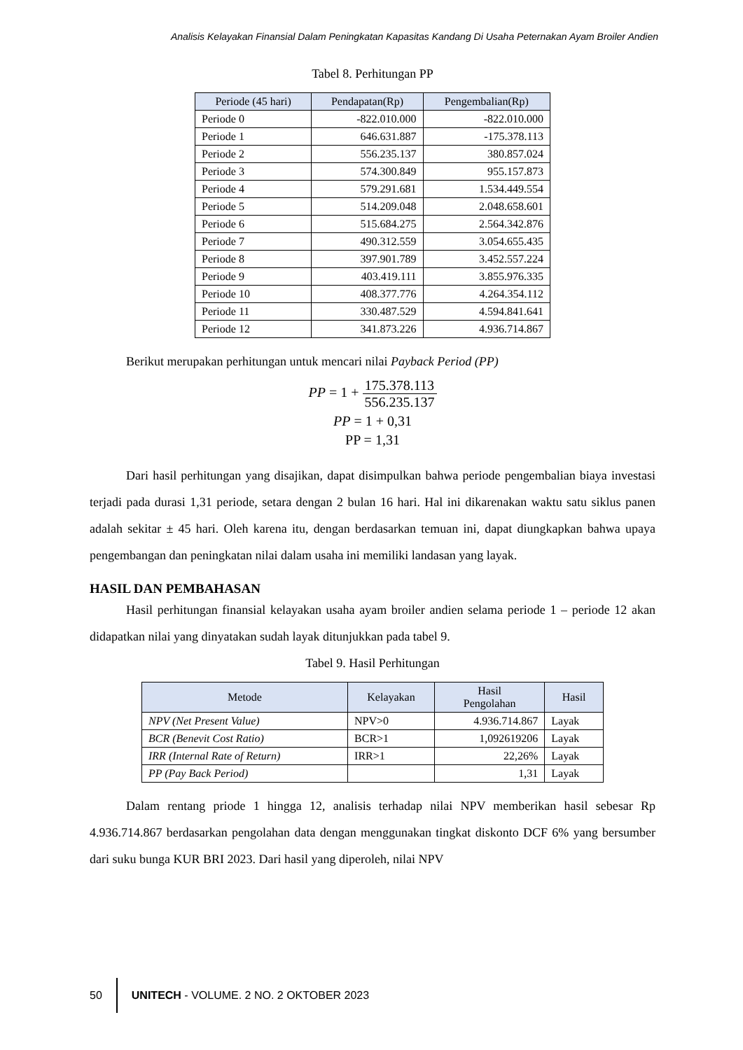Analisis Kelayakan Finansial Dalam Peningkatan Kapasitas Kandang Di Usaha Peternakan Ayam Broiler Andien
Tabel 8. Perhitungan PP
| Periode (45 hari) | Pendapatan(Rp) | Pengembalian(Rp) |
| --- | --- | --- |
| Periode 0 | -822.010.000 | -822.010.000 |
| Periode 1 | 646.631.887 | -175.378.113 |
| Periode 2 | 556.235.137 | 380.857.024 |
| Periode 3 | 574.300.849 | 955.157.873 |
| Periode 4 | 579.291.681 | 1.534.449.554 |
| Periode 5 | 514.209.048 | 2.048.658.601 |
| Periode 6 | 515.684.275 | 2.564.342.876 |
| Periode 7 | 490.312.559 | 3.054.655.435 |
| Periode 8 | 397.901.789 | 3.452.557.224 |
| Periode 9 | 403.419.111 | 3.855.976.335 |
| Periode 10 | 408.377.776 | 4.264.354.112 |
| Periode 11 | 330.487.529 | 4.594.841.641 |
| Periode 12 | 341.873.226 | 4.936.714.867 |
Berikut merupakan perhitungan untuk mencari nilai Payback Period (PP)
PP = 1 + 175.378.113 556.235.137
PP = 1 + 0,31
PP = 1,31
Dari hasil perhitungan yang disajikan, dapat disimpulkan bahwa periode pengembalian biaya investasi terjadi pada durasi 1,31 periode, setara dengan 2 bulan 16 hari. Hal ini dikarenakan waktu satu siklus panen adalah sekitar ± 45 hari. Oleh karena itu, dengan berdasarkan temuan ini, dapat diungkapkan bahwa upaya pengembangan dan peningkatan nilai dalam usaha ini memiliki landasan yang layak.
HASIL DAN PEMBAHASAN
Hasil perhitungan finansial kelayakan usaha ayam broiler andien selama periode 1 – periode 12 akan didapatkan nilai yang dinyatakan sudah layak ditunjukkan pada tabel 9.
Tabel 9. Hasil Perhitungan
| Metode | Kelayakan | Hasil Pengolahan | Hasil |
| --- | --- | --- | --- |
| NPV (Net Present Value) | NPV>0 | 4.936.714.867 | Layak |
| BCR (Benevit Cost Ratio) | BCR>1 | 1,092619206 | Layak |
| IRR (Internal Rate of Return) | IRR>1 | 22,26% | Layak |
| PP (Pay Back Period) | | 1,31 | Layak |
Dalam rentang priode 1 hingga 12, analisis terhadap nilai NPV memberikan hasil sebesar Rp 4.936.714.867 berdasarkan pengolahan data dengan menggunakan tingkat diskonto DCF 6% yang bersumber dari suku bunga KUR BRI 2023. Dari hasil yang diperoleh, nilai NPV
50
UNITECH - VOLUME. 2 NO. 2 OKTOBER 2023